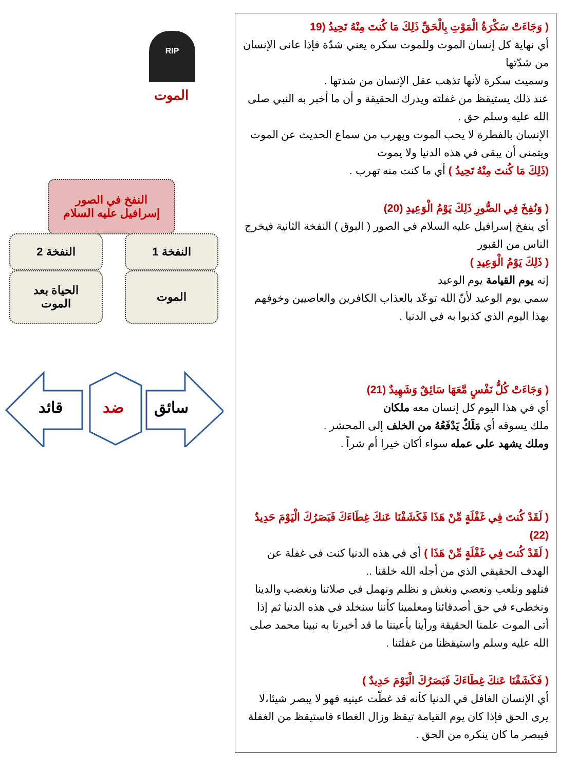RIP
الموت
النفخ في الصور
إسرافيل عليه السلام
النفخة 1
النفخة 2
الموت
الحياة بعد
الموت
سائق
ضد
قائد
( وَجَاءَتْ سَكْرَةُ الْمَوْتِ بِالْحَقِّ ذَلِكَ مَا كُنتَ مِنْهُ تَحِيدُ (19
أي نهاية كل إنسان الموت وللموت سكره يعني شدّة فإذا عانى الإنسان من شدّتها
وسميت سكرة لأنها تذهب عقل الإنسان من شدتها .
عند ذلك يستيقظ من غفلته ويدرك الحقيقة و أن ما أخبر به النبي صلى الله عليه وسلم حق .
الإنسان بالفطرة لا يحب الموت ويهرب من سماع الحديث عن الموت ويتمنى أن يبقى في هذه الدنيا ولا يموت
(ذَلِكَ مَا كُنتَ مِنْهُ تَحِيدُ ) أي ما كنت منه تهرب .
( وَنُفِخَ فِي الصُّورِ ذَلِكَ يَوْمُ الْوَعِيدِ (20)
أي ينفخ إسرافيل عليه السلام في الصور ( البوق ) النفخة الثانية فيخرج الناس من القبور
( ذَلِكَ يَوْمُ الْوَعِيدِ )
إنه يوم القيامة يوم الوعيد
سمي يوم الوعيد لأنّ الله توعّد بالعذاب الكافرين والعاصيين وخوفهم بهذا اليوم الذي كذبوا به في الدنيا .
( وَجَاءَتْ كُلُّ نَفْسٍ مَّعَهَا سَائِقٌ وَشَهِيدٌ (21)
أي في هذا اليوم كل إنسان معه ملكان
ملك يسوقه أي مَلَكٌ يَدْفَعُهُ من الخلف إلى المحشر .
وملك يشهد على عمله سواء أكان خيرا أم شراً .
( لَقَدْ كُنتَ فِي غَفْلَةٍ مِّنْ هَذَا فَكَشَفْنَا عَنكَ غِطَاءَكَ فَبَصَرُكَ الْيَوْمَ حَدِيدٌ (22)
( لَقَدْ كُنتَ فِي غَفْلَةٍ مِّنْ هَذَا ) أي في هذه الدنيا كنت في غفلة عن الهدف الحقيقي الذي من أجله الله خلقنا ..
فنلهو ونلعب ونعصي ونغش و نظلم ونهمل في صلاتنا ونغضب والدينا ونخطىء في حق أصدقائنا ومعلمينا كأننا سنخلد في هذه الدنيا ثم إذا أتى الموت علمنا الحقيقة ورأينا بأعيننا ما قد أخبرنا به نبينا محمد صلى الله عليه وسلم واستيقظنا من غفلتنا .
( فَكَشَفْنَا عَنكَ غِطَاءَكَ فَبَصَرُكَ الْيَوْمَ حَدِيدٌ )
أي الإنسان الغافل في الدنيا كأنه قد غطّت عينيه فهو لا يبصر شيئا،لا يرى الحق فإذا كان يوم القيامة تيقظ وزال الغطاء فاستيقظ من الغفلة فيبصر ما كان ينكره من الحق .